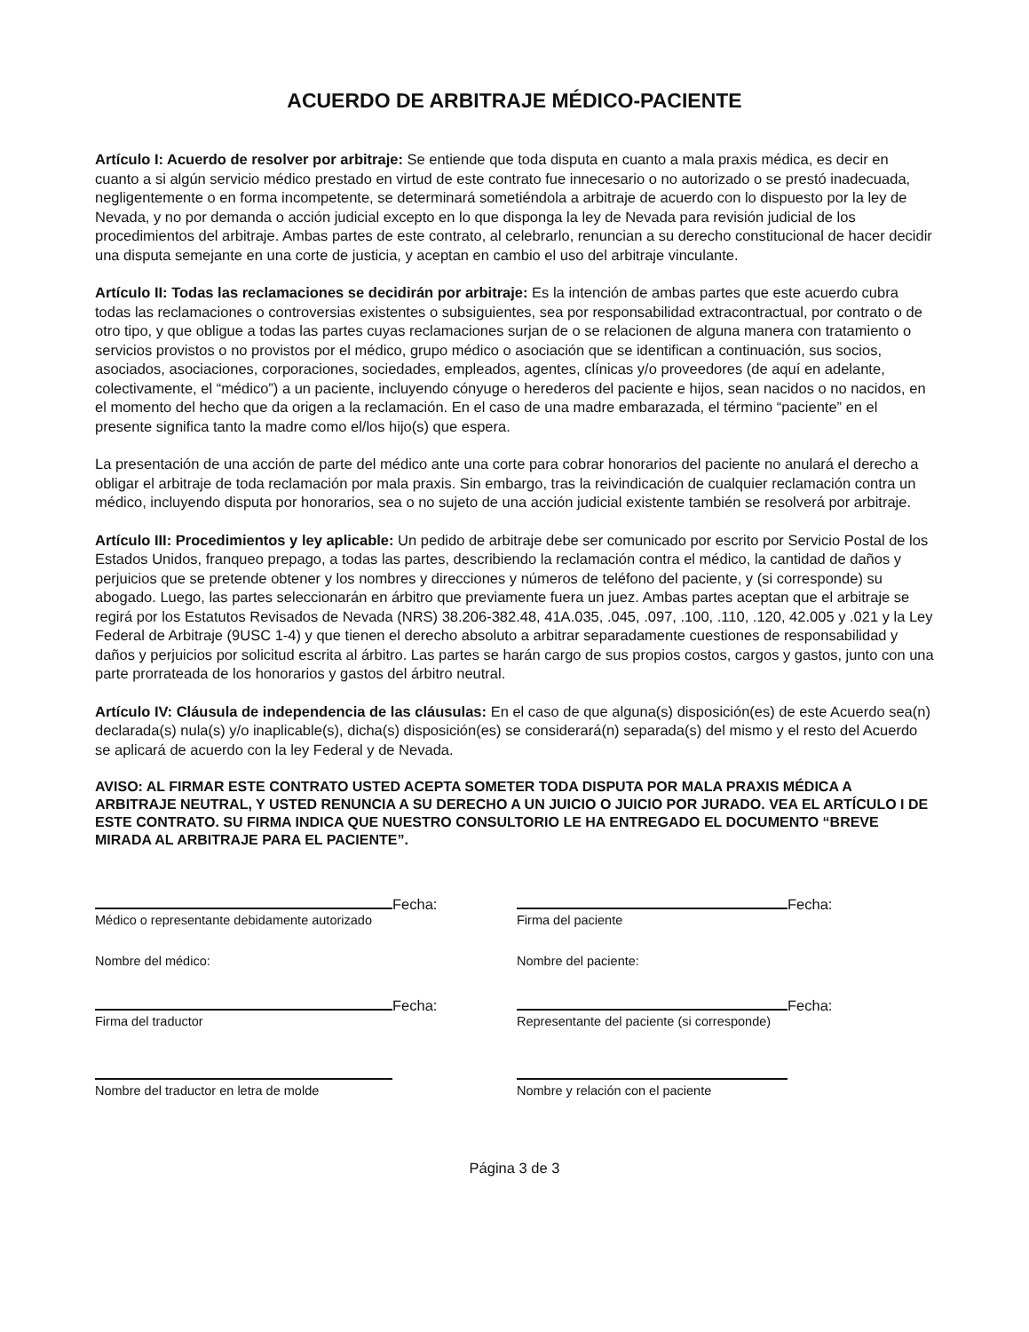ACUERDO DE ARBITRAJE MÉDICO-PACIENTE
Artículo I: Acuerdo de resolver por arbitraje: Se entiende que toda disputa en cuanto a mala praxis médica, es decir en cuanto a si algún servicio médico prestado en virtud de este contrato fue innecesario o no autorizado o se prestó inadecuada, negligentemente o en forma incompetente, se determinará sometiéndola a arbitraje de acuerdo con lo dispuesto por la ley de Nevada, y no por demanda o acción judicial excepto en lo que disponga la ley de Nevada para revisión judicial de los procedimientos del arbitraje. Ambas partes de este contrato, al celebrarlo, renuncian a su derecho constitucional de hacer decidir una disputa semejante en una corte de justicia, y aceptan en cambio el uso del arbitraje vinculante.
Artículo II: Todas las reclamaciones se decidirán por arbitraje: Es la intención de ambas partes que este acuerdo cubra todas las reclamaciones o controversias existentes o subsiguientes, sea por responsabilidad extracontractual, por contrato o de otro tipo, y que obligue a todas las partes cuyas reclamaciones surjan de o se relacionen de alguna manera con tratamiento o servicios provistos o no provistos por el médico, grupo médico o asociación que se identifican a continuación, sus socios, asociados, asociaciones, corporaciones, sociedades, empleados, agentes, clínicas y/o proveedores (de aquí en adelante, colectivamente, el “médico”) a un paciente, incluyendo cónyuge o herederos del paciente e hijos, sean nacidos o no nacidos, en el momento del hecho que da origen a la reclamación. En el caso de una madre embarazada, el término “paciente” en el presente significa tanto la madre como el/los hijo(s) que espera.
La presentación de una acción de parte del médico ante una corte para cobrar honorarios del paciente no anulará el derecho a obligar el arbitraje de toda reclamación por mala praxis. Sin embargo, tras la reivindicación de cualquier reclamación contra un médico, incluyendo disputa por honorarios, sea o no sujeto de una acción judicial existente también se resolverá por arbitraje.
Artículo III: Procedimientos y ley aplicable: Un pedido de arbitraje debe ser comunicado por escrito por Servicio Postal de los Estados Unidos, franqueo prepago, a todas las partes, describiendo la reclamación contra el médico, la cantidad de daños y perjuicios que se pretende obtener y los nombres y direcciones y números de teléfono del paciente, y (si corresponde) su abogado. Luego, las partes seleccionarán en árbitro que previamente fuera un juez. Ambas partes aceptan que el arbitraje se regirá por los Estatutos Revisados de Nevada (NRS) 38.206-382.48, 41A.035, .045, .097, .100, .110, .120, 42.005 y .021 y la Ley Federal de Arbitraje (9USC 1-4) y que tienen el derecho absoluto a arbitrar separadamente cuestiones de responsabilidad y daños y perjuicios por solicitud escrita al árbitro. Las partes se harán cargo de sus propios costos, cargos y gastos, junto con una parte prorrateada de los honorarios y gastos del árbitro neutral.
Artículo IV: Cláusula de independencia de las cláusulas: En el caso de que alguna(s) disposición(es) de este Acuerdo sea(n) declarada(s) nula(s) y/o inaplicable(s), dicha(s) disposición(es) se considerará(n) separada(s) del mismo y el resto del Acuerdo se aplicará de acuerdo con la ley Federal y de Nevada.
AVISO: AL FIRMAR ESTE CONTRATO USTED ACEPTA SOMETER TODA DISPUTA POR MALA PRAXIS MÉDICA A ARBITRAJE NEUTRAL, Y USTED RENUNCIA A SU DERECHO A UN JUICIO O JUICIO POR JURADO. VEA EL ARTÍCULO I DE ESTE CONTRATO. SU FIRMA INDICA QUE NUESTRO CONSULTORIO LE HA ENTREGADO EL DOCUMENTO “BREVE MIRADA AL ARBITRAJE PARA EL PACIENTE”.
Fecha:
Médico o representante debidamente autorizado
Nombre del médico:
Fecha:
Firma del traductor
Nombre del traductor en letra de molde
Fecha:
Firma del paciente
Nombre del paciente:
Fecha:
Representante del paciente (si corresponde)
Nombre y relación con el paciente
Página 3 de 3